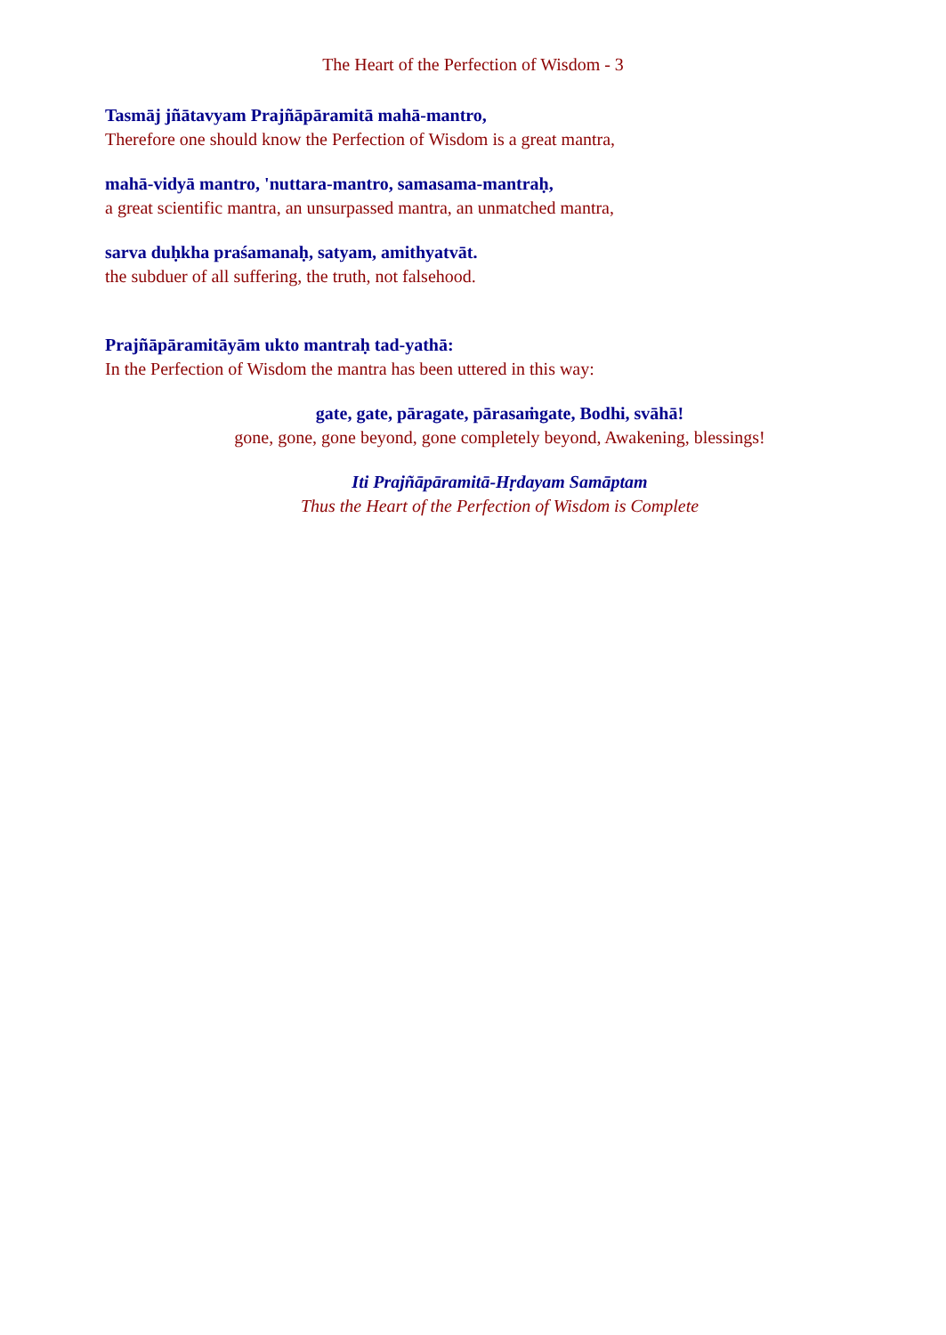The Heart of the Perfection of Wisdom - 3
Tasmāj jñātavyam Prajñāpāramitā mahā-mantro,
Therefore one should know the Perfection of Wisdom is a great mantra,
mahā-vidyā mantro, 'nuttara-mantro, samasama-mantraḥ,
a great scientific mantra, an unsurpassed mantra, an unmatched mantra,
sarva duḥkha praśamanaḥ, satyam, amithyatvāt.
the subduer of all suffering, the truth, not falsehood.
Prajñāpāramitāyām ukto mantraḥ tad-yathā:
In the Perfection of Wisdom the mantra has been uttered in this way:
gate, gate, pāragate, pārasaṁgate, Bodhi, svāhā!
gone, gone, gone beyond, gone completely beyond, Awakening, blessings!
Iti Prajñāpāramitā-Hṛdayam Samāptam
Thus the Heart of the Perfection of Wisdom is Complete